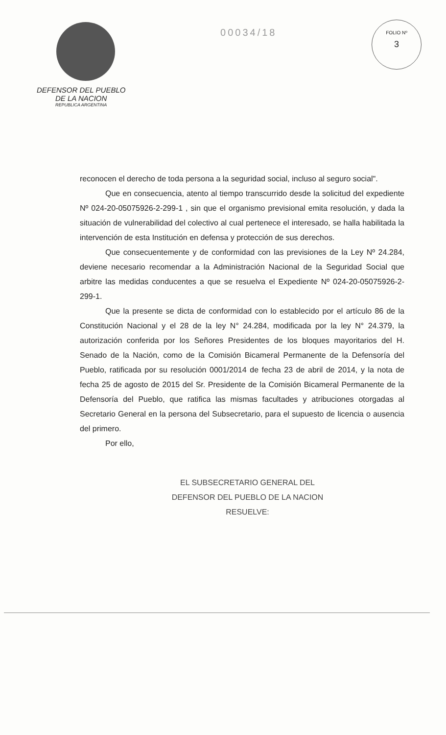DEFENSOR DEL PUEBLO
DE LA NACION
REPUBLICA ARGENTINA
00034/18
FOLIO Nº
3
reconocen el derecho de toda persona a la seguridad social, incluso al seguro social".
Que en consecuencia, atento al tiempo transcurrido desde la solicitud del expediente Nº 024-20-05075926-2-299-1 , sin que el organismo previsional emita resolución, y dada la situación de vulnerabilidad del colectivo al cual pertenece el interesado, se halla habilitada la intervención de esta Institución en defensa y protección de sus derechos.
Que consecuentemente y de conformidad con las previsiones de la Ley Nº 24.284, deviene necesario recomendar a la Administración Nacional de la Seguridad Social que arbitre las medidas conducentes a que se resuelva el Expediente Nº 024-20-05075926-2-299-1.
Que la presente se dicta de conformidad con lo establecido por el artículo 86 de la Constitución Nacional y el 28 de la ley N° 24.284, modificada por la ley N° 24.379, la autorización conferida por los Señores Presidentes de los bloques mayoritarios del H. Senado de la Nación, como de la Comisión Bicameral Permanente de la Defensoría del Pueblo, ratificada por su resolución 0001/2014 de fecha 23 de abril de 2014, y la nota de fecha 25 de agosto de 2015 del Sr. Presidente de la Comisión Bicameral Permanente de la Defensoría del Pueblo, que ratifica las mismas facultades y atribuciones otorgadas al Secretario General en la persona del Subsecretario, para el supuesto de licencia o ausencia del primero.
Por ello,
EL SUBSECRETARIO GENERAL DEL
DEFENSOR DEL PUEBLO DE LA NACION
RESUELVE: